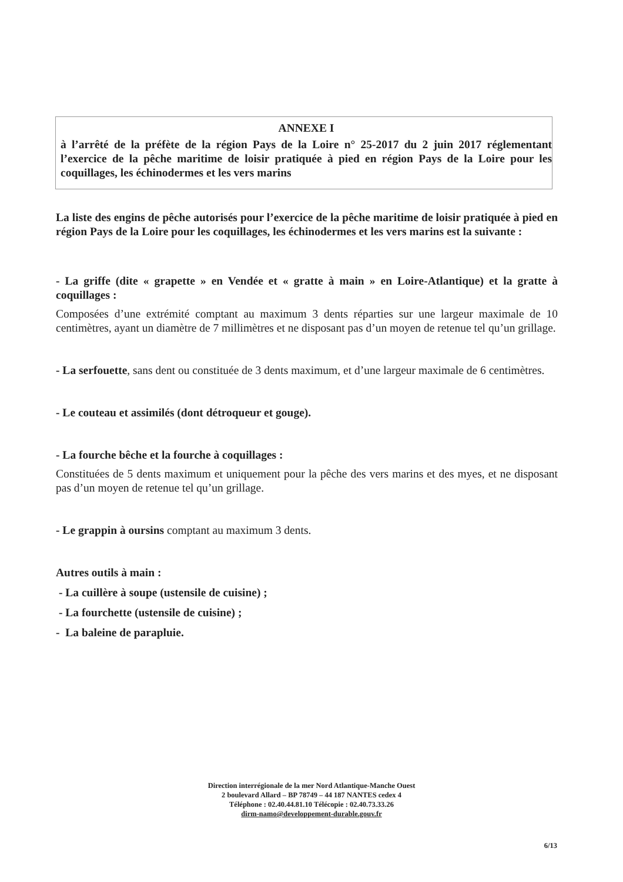ANNEXE I
à l’arrêté de la préfète de la région Pays de la Loire n° 25-2017 du 2 juin 2017 réglementant l’exercice de la pêche maritime de loisir pratiquée à pied en région Pays de la Loire pour les coquillages, les échinodermes et les vers marins
La liste des engins de pêche autorisés pour l’exercice de la pêche maritime de loisir pratiquée à pied en région Pays de la Loire pour les coquillages, les échinodermes et les vers marins est la suivante :
- La griffe (dite « grapette » en Vendée et « gratte à main » en Loire-Atlantique) et la gratte à coquillages :
Composées d’une extrémité comptant au maximum 3 dents réparties sur une largeur maximale de 10 centimètres, ayant un diamètre de 7 millimètres et ne disposant pas d’un moyen de retenue tel qu’un grillage.
- La serfouette, sans dent ou constituée de 3 dents maximum, et d’une largeur maximale de 6 centimètres.
- Le couteau et assimilés (dont détroqueur et gouge).
- La fourche bêche et la fourche à coquillages :
Constituées de 5 dents maximum et uniquement pour la pêche des vers marins et des myes, et ne disposant pas d’un moyen de retenue tel qu’un grillage.
- Le grappin à oursins comptant au maximum 3 dents.
Autres outils à main :
- La cuillère à soupe (ustensile de cuisine) ;
- La fourchette (ustensile de cuisine) ;
- La baleine de parapluie.
Direction interrégionale de la mer Nord Atlantique-Manche Ouest
2 boulevard Allard – BP 78749 – 44 187 NANTES cedex 4
Téléphone : 02.40.44.81.10 Télécopie : 02.40.73.33.26
dirm-namo@developpement-durable.gouv.fr
6/13